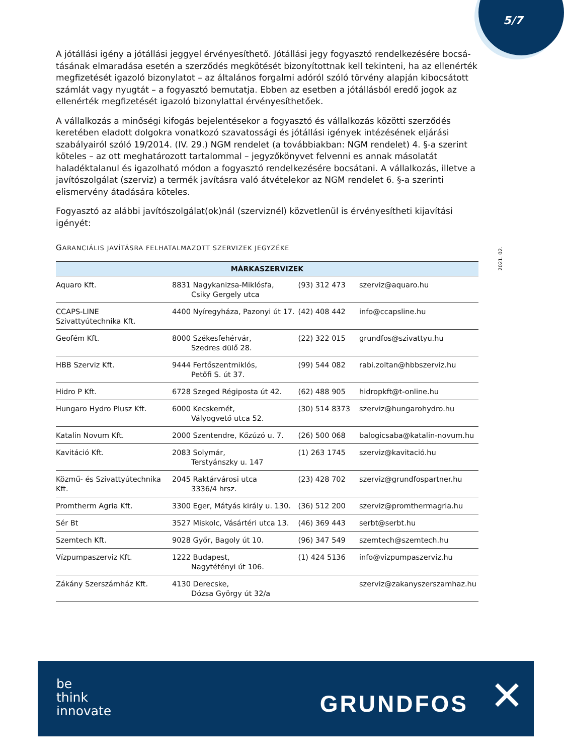5/7
2021. 02.
A jótállási igény a jótállási jeggyel érvényesíthető. Jótállási jegy fogyasztó rendelkezésére bocsá­tásának elmaradása esetén a szerződés megkötését bizonyítottnak kell tekinteni, ha az ellenérték megfizetését igazoló bizonylatot – az általános forgalmi adóról szóló törvény alapján kibocsátott számlát vagy nyugtát – a fogyasztó bemutatja. Ebben az esetben a jótállásból eredő jogok az ellen­érték megfizetését igazoló bizonylattal érvényesíthetőek.
A vállalkozás a minőségi kifogás bejelentésekor a fogyasztó és vállalkozás közötti szerződés kereté­ben eladott dolgokra vonatkozó szavatossági és jótállási igények intézésének eljárási szabályairól szóló 19/2014. (IV. 29.) NGM rendelet (a továbbiakban: NGM rendelet) 4. §-a szerint köteles – az ott meghatározott tartalommal – jegyzőkönyvet felvenni es annak másolatát haladéktalanul és igazol­ható módon a fogyasztó rendelkezésére bocsátani. A vállalkozás, illetve a javítószolgálat (szerviz) a termék javításra való átvételekor az NGM rendelet 6. §-a szerinti elismervény átadására köteles.
Fogyasztó az alábbi javítószolgálat(ok)nál (szerviznél) közvetlenül is érvényesítheti kijavítási igényét:
GARANCIÁLIS JAVÍTÁSRA FELHATALMAZOTT SZERVIZEK JEGYZÉKE
| MÁRKASZERVIZEK | | | |
| --- | --- | --- | --- |
| Aquaro Kft. | 8831 Nagykanizsa-Miklósfa, Csiky Gergely utca | (93) 312 473 | szerviz@aquaro.hu |
| CCAPS-LINE Szivattyútechnika Kft. | 4400 Nyíregyháza, Pazonyi út 17. | (42) 408 442 | info@ccapsline.hu |
| Geofém Kft. | 8000 Székesfehérvár, Szedres dülő 28. | (22) 322 015 | grundfos@szivattyu.hu |
| HBB Szerviz Kft. | 9444 Fertőszentmiklós, Petőfi S. út 37. | (99) 544 082 | rabi.zoltan@hbbszerviz.hu |
| Hidro P Kft. | 6728 Szeged Régiposta út 42. | (62) 488 905 | hidropkft@t-online.hu |
| Hungaro Hydro Plusz Kft. | 6000 Kecskemét, Vályogvető utca 52. | (30) 514 8373 | szerviz@hungarohydro.hu |
| Katalin Novum Kft. | 2000 Szentendre, Kőzúzó u. 7. | (26) 500 068 | balogicsaba@katalin-novum.hu |
| Kavitáció Kft. | 2083 Solymár, Terstyánszky u. 147 | (1) 263 1745 | szerviz@kavitació.hu |
| Közmű- és Szivattyútechnika Kft. | 2045 Raktárvárosi utca 3336/4 hrsz. | (23) 428 702 | szerviz@grundfospartner.hu |
| Promtherm Agria Kft. | 3300 Eger, Mátyás király u. 130. | (36) 512 200 | szerviz@promthermagria.hu |
| Sér Bt | 3527 Miskolc, Vásártéri utca 13. | (46) 369 443 | serbt@serbt.hu |
| Szemtech Kft. | 9028 Győr, Bagoly út 10. | (96) 347 549 | szemtech@szemtech.hu |
| Vízpumpaszerviz Kft. | 1222 Budapest, Nagytétényi út 106. | (1) 424 5136 | info@vizpumpaszerviz.hu |
| Zákány Szerszámház Kft. | 4130 Derecske, Dózsa György út 32/a | | szerviz@zakanyszerszamhaz.hu |
be
think
innovate
GRUNDFOS ✕